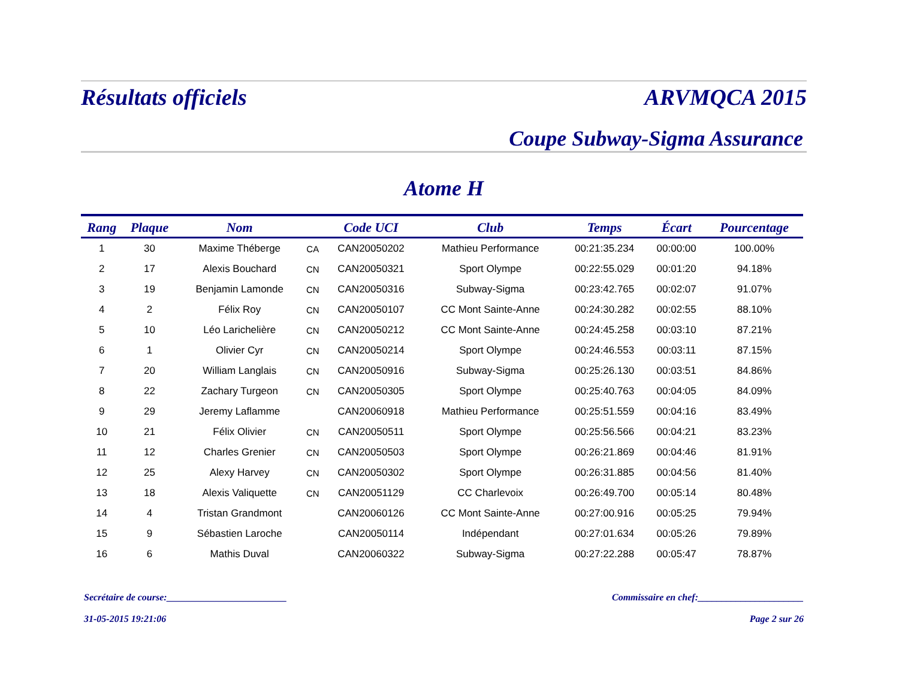Résultats officiels ARVMQCA 2015
Coupe Subway-Sigma Assurance
Atome H
| Rang | Plaque | Nom | | Code UCI | Club | Temps | Écart | Pourcentage |
| --- | --- | --- | --- | --- | --- | --- | --- | --- |
| 1 | 30 | Maxime Théberge | CA | CAN20050202 | Mathieu Performance | 00:21:35.234 | 00:00:00 | 100.00% |
| 2 | 17 | Alexis Bouchard | CN | CAN20050321 | Sport Olympe | 00:22:55.029 | 00:01:20 | 94.18% |
| 3 | 19 | Benjamin Lamonde | CN | CAN20050316 | Subway-Sigma | 00:23:42.765 | 00:02:07 | 91.07% |
| 4 | 2 | Félix Roy | CN | CAN20050107 | CC Mont Sainte-Anne | 00:24:30.282 | 00:02:55 | 88.10% |
| 5 | 10 | Léo Larichelière | CN | CAN20050212 | CC Mont Sainte-Anne | 00:24:45.258 | 00:03:10 | 87.21% |
| 6 | 1 | Olivier Cyr | CN | CAN20050214 | Sport Olympe | 00:24:46.553 | 00:03:11 | 87.15% |
| 7 | 20 | William Langlais | CN | CAN20050916 | Subway-Sigma | 00:25:26.130 | 00:03:51 | 84.86% |
| 8 | 22 | Zachary Turgeon | CN | CAN20050305 | Sport Olympe | 00:25:40.763 | 00:04:05 | 84.09% |
| 9 | 29 | Jeremy Laflamme | | CAN20060918 | Mathieu Performance | 00:25:51.559 | 00:04:16 | 83.49% |
| 10 | 21 | Félix Olivier | CN | CAN20050511 | Sport Olympe | 00:25:56.566 | 00:04:21 | 83.23% |
| 11 | 12 | Charles Grenier | CN | CAN20050503 | Sport Olympe | 00:26:21.869 | 00:04:46 | 81.91% |
| 12 | 25 | Alexy Harvey | CN | CAN20050302 | Sport Olympe | 00:26:31.885 | 00:04:56 | 81.40% |
| 13 | 18 | Alexis Valiquette | CN | CAN20051129 | CC Charlevoix | 00:26:49.700 | 00:05:14 | 80.48% |
| 14 | 4 | Tristan Grandmont | | CAN20060126 | CC Mont Sainte-Anne | 00:27:00.916 | 00:05:25 | 79.94% |
| 15 | 9 | Sébastien Laroche | | CAN20050114 | Indépendant | 00:27:01.634 | 00:05:26 | 79.89% |
| 16 | 6 | Mathis Duval | | CAN20060322 | Subway-Sigma | 00:27:22.288 | 00:05:47 | 78.87% |
Secrétaire de course:_________________________ Commissaire en chef:______________________
31-05-2015 19:21:06 Page 2 sur 26